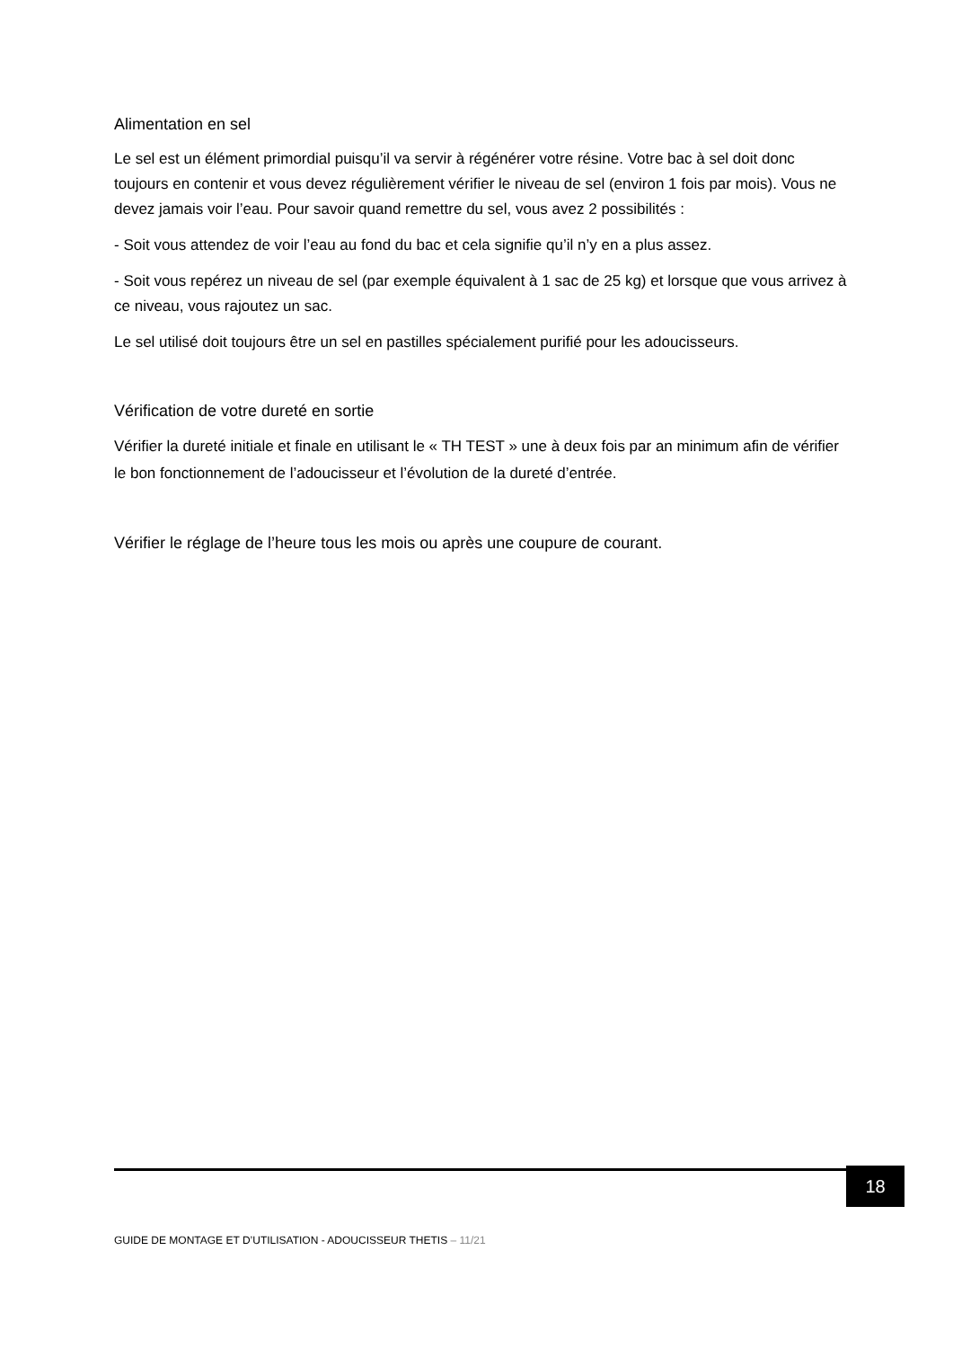Alimentation en sel
Le sel est un élément primordial puisqu’il va servir à régénérer votre résine. Votre bac à sel doit donc toujours en contenir et vous devez régulièrement vérifier le niveau de sel (environ 1 fois par mois). Vous ne devez jamais voir l’eau. Pour savoir quand remettre du sel, vous avez 2 possibilités :
- Soit vous attendez de voir l’eau au fond du bac et cela signifie qu’il n’y en a plus assez.
- Soit vous repérez un niveau de sel (par exemple équivalent à 1 sac de 25 kg) et lorsque que vous arrivez à ce niveau, vous rajoutez un sac.
Le sel utilisé doit toujours être un sel en pastilles spécialement purifié pour les adoucisseurs.
Vérification de votre dureté en sortie
Vérifier la dureté initiale et finale en utilisant le « TH TEST » une à deux fois par an minimum afin de vérifier le bon fonctionnement de l’adoucisseur et l’évolution de la dureté d’entrée.
Vérifier le réglage de l’heure tous les mois ou après une coupure de courant.
18
GUIDE DE MONTAGE ET D’UTILISATION - ADOUCISSEUR THETIS – 11/21